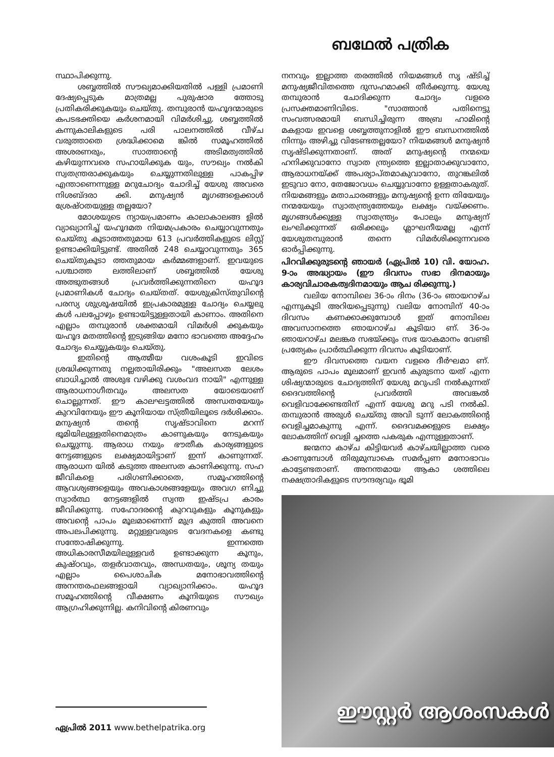ബഥേൽ പത്രിക
സ്ഥാപിക്കുന്നു.
ശബ്ബത്തിൽ സൗഖ്യമാക്കിയതിൽ പള്ളി പ്രമാണി ദേഷ്യപ്പെടുക മാത്രമല്ല പുരുഷാര ത്തോടു പ്രതികരിക്കുകയും ചെയ്തു. തമ്പുരാൻ യഹൂദന്മാരുടെ കപടഭക്തിയെ കർശനമായി വിമർശിച്ചു. ശബ്ബത്തിൽ കന്നുകാലികളുടെ പരി പാലനത്തിൽ വീഴ്ച വരുത്താതെ ശ്രദ്ധിക്കാമെ ങ്കിൽ സമൂഹത്തിൽ അശരണരും, സാത്താന്റെ അടിമത്വത്തിൽ കഴിയുന്നവരെ സഹായിക്കുക യും, സൗഖ്യം നൽകി സ്വതന്ത്രരാക്കുകയും ചെയ്യുന്നതിലുള്ള പാകപ്പിഴ എന്താണെന്നുള്ള മറുചോദ്യം ചോദിച്ച് യേശു അവരെ നിശബ്ദരാ ക്കി. മനുഷ്യൻ മൃഗങ്ങളെക്കാൾ ശ്രേഷ്ഠതയുള്ള തല്ലയോ?
മോശയുടെ ന്യായപ്രമാണം കാലാകാലങ്ങ ളിൽ വ്യാഖ്യാനിച്ച് യഹൂദമത നിയമപ്രകാരം ചെയ്യാവുന്നതും ചെയ്തു കൂടാത്തതുമായ 613 പ്രവർത്തികളുടെ ലിസ്റ്റ് ഉണ്ടാക്കിയിട്ടുണ്ട്. അതിൽ 248 ചെയ്യാവുന്നതും 365 ചെയ്തുകൂടാ ത്തതുമായ കർമ്മങ്ങളാണ്. ഇവയുടെ പശ്ചാത്ത ലത്തിലാണ് ശബ്ബത്തിൽ യേശു അത്ഭുതങ്ങൾ പ്രവർത്തിക്കുന്നതിനെ യഹൂദ പ്രമാണികൾ ചോദ്യം ചെയ്തത്. യേശുക്രിസ്തുവിന്റെ പരസ്യ ശുശ്രൂഷയിൽ ഇപ്രകാരമുള്ള ചോദ്യം ചെയ്യലു കൾ പലപ്പോഴും ഉണ്ടായിട്ടുള്ളതായി കാണാം. അതിനെ എല്ലാം തമ്പുരാൻ ശക്തമായി വിമർശി ക്കുകയും യഹൂദ മതത്തിന്റെ ഇടുങ്ങിയ മനോ ഭാവത്തെ അദ്ദേഹം ചോദ്യം ചെയ്യുകയും ചെയ്തു.
ഇതിന്റെ ആത്മീയ വശംകൂടി ഇവിടെ ശ്രദ്ധിക്കുന്നതു നല്ലതായിരിക്കും "അലസത ലേശം ബാധിച്ചാൽ അശുഭ വഴിക്കു വശംവദ നായി" എന്നുള്ള ആരാധനാഗീതവും അലസത യോടെയാണ് ചൊല്ലുന്നത്. ഈ കാലഘട്ടത്തിൽ അന്ധതയേയും കുറവിനേയും ഈ കൂനിയായ സ്ത്രീയിലൂടെ ദർശിക്കാം. മനുഷ്യൻ തന്റെ സൃഷ്ടാവിനെ മറന്ന് ഭൂമിയിലുള്ളതിനെമാത്രം കാണുകയും നേടുകയും ചെയ്യുന്നു. ആരാധ നയും ഭൗതീക കാര്യങ്ങളുടെ നേട്ടങ്ങളുടെ ലക്ഷ്യമായിട്ടാണ് ഇന്ന് കാണുന്നത്. ആരാധന യിൽ കടുത്ത അലസത കാണിക്കുന്നു. സഹ ജീവികളെ പരിഗണിക്കാതെ, സമൂഹത്തിന്റെ ആവശ്യങ്ങളെയും അവകാശങ്ങളേയും അവഗ ണിച്ചു സ്വാർത്ഥ നേട്ടങ്ങളിൽ സ്വന്ത ഇഷ്ടപ്ര കാരം ജീവിക്കുന്നു. സഹോദരന്റെ കുറവുകളും കൂനുകളും അവന്റെ പാപം മൂലമാണെന്ന് മുദ്ര കുത്തി അവനെ അപലപിക്കുന്നു. മറ്റുള്ളവരുടെ വേദനകളെ കണ്ടു സന്തോഷിക്കുന്നു. ഇന്നത്തെ അധികാരസീമയിലുള്ളവർ ഉണ്ടാക്കുന്ന കൂനും, കുഷ്ഠവും, തളർവാതവും, അന്ധതയും, ശൂന്യ തയും എല്ലാം പൈശാചിക മനോഭാവത്തിന്റെ അനന്തരഫലങ്ങളായി വ്യാഖ്യാനിക്കാം. യഹൂദ സമൂഹത്തിന്റെ വീക്ഷണം കൂനിയുടെ സൗഖ്യം ആഗ്രഹിക്കുന്നില്ല. കനിവിന്റെ കിരണവും
നനവും ഇല്ലാത്ത തരത്തിൽ നിയമങ്ങൾ സൃ ഷ്ടിച്ച് മനുഷ്യജീവിതത്തെ ദുസഹമാക്കി തീർക്കുന്നു. യേശു തമ്പുരാൻ ചോദിക്കുന്ന ചോദ്യം വളരെ പ്രസക്തമാണിവിടെ. "സാത്താൻ പതിനെട്ടു സംവത്സരമായി ബന്ധിച്ചിരുന്ന അബ്ര ഹാമിന്റെ മകളായ ഇവളെ ശബ്ബത്തുനാളിൽ ഈ ബന്ധനത്തിൽ നിന്നും അഴിച്ചു വിടേണ്ടതല്ലയോ? നിയമങ്ങൾ മനുഷ്യൻ സൃഷ്ടിക്കുന്നതാണ്. അത് മനുഷ്യന്റെ നന്മയെ ഹനിക്കുവാനോ സ്വാത ന്ത്ര്യത്തെ ഇല്ലാതാക്കുവാനോ, ആരാധനയ്ക്ക് അപര്യാപ്തമാകുവാനോ, തുറങ്കലിൽ ഇടുവാ നോ, തേജോവധം ചെയ്യുവാനോ ഉള്ളതാകരുത്. നിയമങ്ങളും മതാചാരങ്ങളും മനുഷ്യന്റെ ഉന്ന തിയേയും നന്മയേയും സ്വാതന്ത്ര്യത്തേയും ലക്ഷ്യം വയ്ക്കണം. മൃഗങ്ങൾക്കുള്ള സ്വാതന്ത്ര്യം പോലും മനുഷ്യന് ലംഘിക്കുന്നത് ഒരിക്കലും ശ്ലാഘനീയമല്ല എന്ന് യേശുതമ്പുരാൻ തന്നെ വിമർശിക്കുന്നവരെ ഓർപ്പിക്കുന്നു.
പിറവിക്കുരുടന്റെ ഞായർ (ഏപ്രിൽ 10) വി. യോഹ. 9-ാം അദ്ധ്യായം (ഈ ദിവസം സഭാ ദിനമായും കാര്യവിചാരകത്വദിനമായും ആച രിക്കുന്നു.)
വലിയ നോമ്പിലെ 36-ാം ദിനം (36-ാം ഞായറാഴ്ച എന്നുകൂടി അറിയപ്പെടുന്നു) വലിയ നോമ്പിന് 40-ാം ദിവസം കണക്കാക്കുമ്പോൾ ഇത് നോമ്പിലെ അവസാനത്തെ ഞായറാഴ്ച കൂടിയാ ണ്. 36-ാം ഞായറാഴ്ച മലങ്കര സഭയ്ക്കും സഭ യാകമാനം വേണ്ടി പ്രത്യേകം പ്രാർത്ഥിക്കുന്ന ദിവസം കൂടിയാണ്.
ഈ ദിവസത്തെ വയന വളരെ ദീർഘമാ ണ്. ആരുടെ പാപം മൂലമാണ് ഇവൻ കുരുടനാ യത് എന്ന ശിഷ്യന്മാരുടെ ചോദ്യത്തിന് യേശു മറുപടി നൽകുന്നത് ദൈവത്തിന്റെ പ്രവർത്തി അവങ്കൽ വെളിവാക്കേണ്ടതിന് എന്ന് യേശു മറു പടി നൽകി. തമ്പുരാൻ അരുൾ ചെയ്തു അവി ടുന്ന് ലോകത്തിന്റെ വെളിച്ചമാകുന്നു എന്ന്. ദൈവമക്കളുടെ ലക്ഷ്യം ലോകത്തിന് വെളി ച്ചത്തെ പകരുക എന്നുള്ളതാണ്.
ജന്മനാ കാഴ്ച കിട്ടിയവർ കാഴ്ചയില്ലാത്ത വരെ കാണുമ്പോൾ തിരുമുമ്പാകെ സമർപ്പണ മനോഭാവം കാട്ടേണ്ടതാണ്. അനന്തമായ ആകാ ശത്തിലെ നക്ഷത്രാദികളുടെ സൗന്ദര്യവും ഭൂമി
ഈസ്റ്റർ ആശംസകൾ
ഏപ്രിൽ 2011 www.bethelpatrika.org